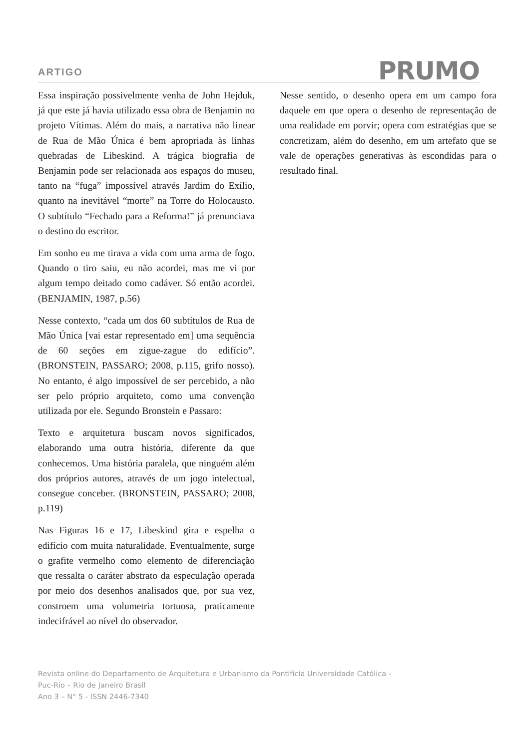ARTIGO
PRUMO
Essa inspiração possivelmente venha de John Hejduk, já que este já havia utilizado essa obra de Benjamin no projeto Vítimas. Além do mais, a narrativa não linear de Rua de Mão Única é bem apropriada às linhas quebradas de Libeskind. A trágica biografia de Benjamin pode ser relacionada aos espaços do museu, tanto na “fuga” impossível através Jardim do Exílio, quanto na inevitável “morte” na Torre do Holocausto. O subtítulo “Fechado para a Reforma!” já prenunciava o destino do escritor.
Em sonho eu me tirava a vida com uma arma de fogo. Quando o tiro saiu, eu não acordei, mas me vi por algum tempo deitado como cadáver. Só então acordei. (BENJAMIN, 1987, p.56)
Nesse contexto, “cada um dos 60 subtítulos de Rua de Mão Única [vai estar representado em] uma sequência de 60 seções em zigue-zague do edifício”. (BRONSTEIN, PASSARO; 2008, p.115, grifo nosso). No entanto, é algo impossível de ser percebido, a não ser pelo próprio arquiteto, como uma convenção utilizada por ele. Segundo Bronstein e Passaro:
Texto e arquitetura buscam novos significados, elaborando uma outra história, diferente da que conhecemos. Uma história paralela, que ninguém além dos próprios autores, através de um jogo intelectual, consegue conceber. (BRONSTEIN, PASSARO; 2008, p.119)
Nas Figuras 16 e 17, Libeskind gira e espelha o edifício com muita naturalidade. Eventualmente, surge o grafite vermelho como elemento de diferenciação que ressalta o caráter abstrato da especulação operada por meio dos desenhos analisados que, por sua vez, constroem uma volumetria tortuosa, praticamente indecifrável ao nível do observador.
Nesse sentido, o desenho opera em um campo fora daquele em que opera o desenho de representação de uma realidade em porvir; opera com estratégias que se concretizam, além do desenho, em um artefato que se vale de operações generativas às escondidas para o resultado final.
Revista online do Departamento de Arquitetura e Urbanismo da Pontifícia Universidade Católica -
Puc-Rio – Rio de Janeiro Brasil
Ano 3 – N° 5 - ISSN 2446-7340